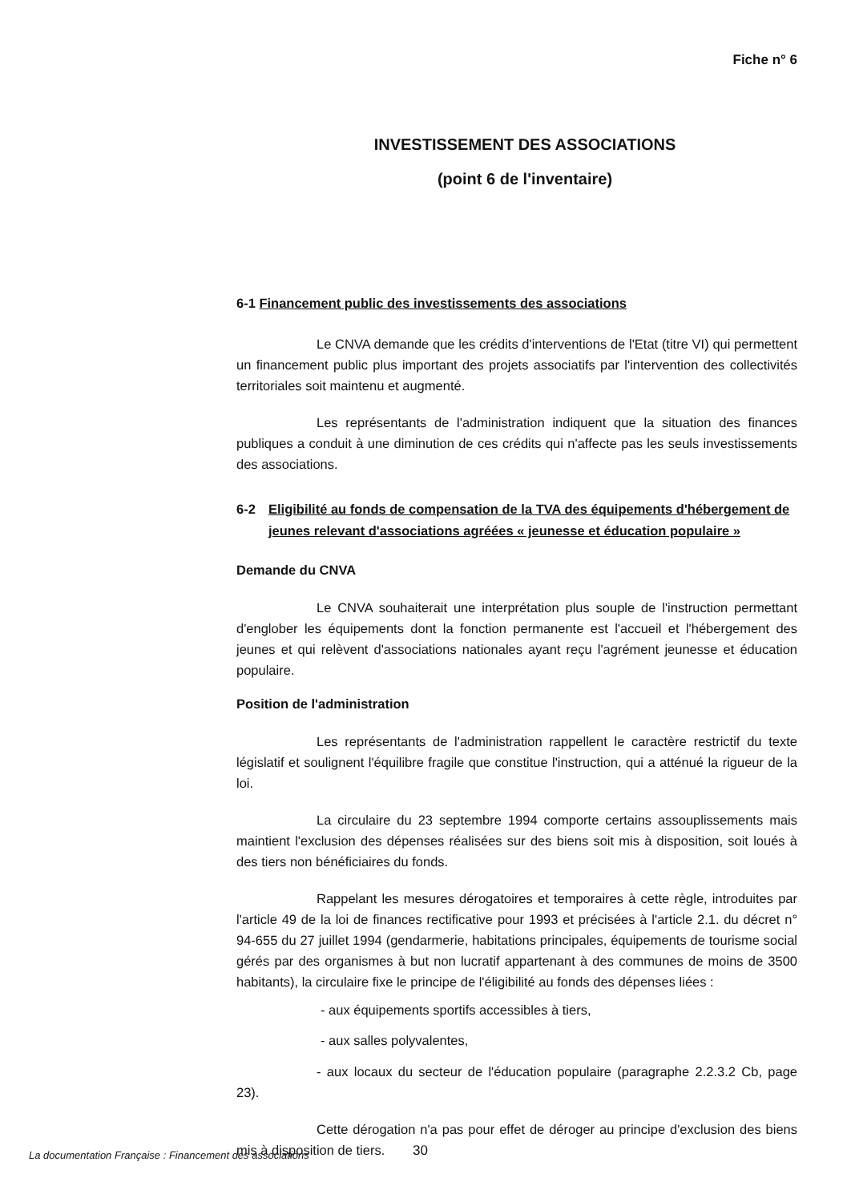Fiche n° 6
INVESTISSEMENT DES ASSOCIATIONS
(point 6 de l'inventaire)
6-1 Financement public des investissements des associations
Le CNVA demande que les crédits d'interventions de l'Etat (titre VI) qui permettent un financement public plus important des projets associatifs par l'intervention des collectivités territoriales soit maintenu et augmenté.
Les représentants de l'administration indiquent que la situation des finances publiques a conduit à une diminution de ces crédits qui n'affecte pas les seuls investissements des associations.
6-2 Eligibilité au fonds de compensation de la TVA des équipements d'hébergement de jeunes relevant d'associations agréées « jeunesse et éducation populaire »
Demande du CNVA
Le CNVA souhaiterait une interprétation plus souple de l'instruction permettant d'englober les équipements dont la fonction permanente est l'accueil et l'hébergement des jeunes et qui relèvent d'associations nationales ayant reçu l'agrément jeunesse et éducation populaire.
Position de l'administration
Les représentants de l'administration rappellent le caractère restrictif du texte législatif et soulignent l'équilibre fragile que constitue l'instruction, qui a atténué la rigueur de la loi.
La circulaire du 23 septembre 1994 comporte certains assouplissements mais maintient l'exclusion des dépenses réalisées sur des biens soit mis à disposition, soit loués à des tiers non bénéficiaires du fonds.
Rappelant les mesures dérogatoires et temporaires à cette règle, introduites par l'article 49 de la loi de finances rectificative pour 1993 et précisées à l'article 2.1. du décret n° 94-655 du 27 juillet 1994 (gendarmerie, habitations principales, équipements de tourisme social gérés par des organismes à but non lucratif appartenant à des communes de moins de 3500 habitants), la circulaire fixe le principe de l'éligibilité au fonds des dépenses liées :
- aux équipements sportifs accessibles à tiers,
- aux salles polyvalentes,
- aux locaux du secteur de l'éducation populaire (paragraphe 2.2.3.2 Cb, page 23).
Cette dérogation n'a pas pour effet de déroger au principe d'exclusion des biens mis à disposition de tiers.
La documentation Française : Financement des associations
30